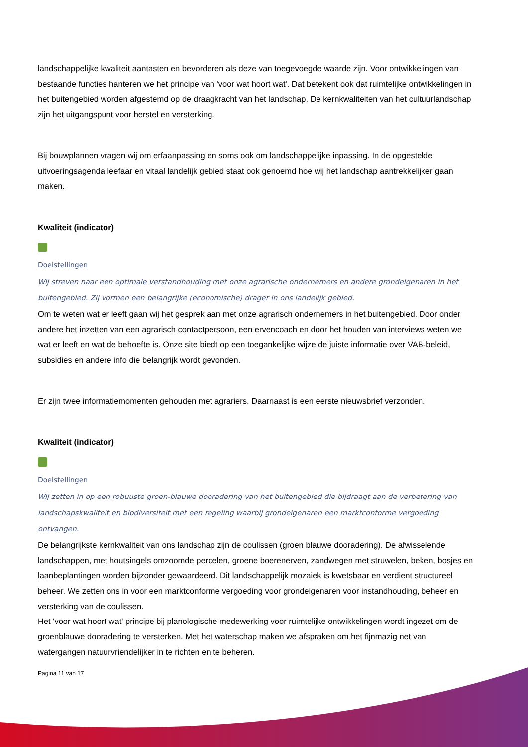landschappelijke kwaliteit aantasten en bevorderen als deze van toegevoegde waarde zijn. Voor ontwikkelingen van bestaande functies hanteren we het principe van 'voor wat hoort wat'. Dat betekent ook dat ruimtelijke ontwikkelingen in het buitengebied worden afgestemd op de draagkracht van het landschap. De kernkwaliteiten van het cultuurlandschap zijn het uitgangspunt voor herstel en versterking.
Bij bouwplannen vragen wij om erfaanpassing en soms ook om landschappelijke inpassing. In de opgestelde uitvoeringsagenda leefaar en vitaal landelijk gebied staat ook genoemd hoe wij het landschap aantrekkelijker gaan maken.
Kwaliteit (indicator)
Doelstellingen
Wij streven naar een optimale verstandhouding met onze agrarische ondernemers en andere grondeigenaren in het buitengebied. Zij vormen een belangrijke (economische) drager in ons landelijk gebied.
Om te weten wat er leeft gaan wij het gesprek aan met onze agrarisch ondernemers in het buitengebied. Door onder andere het inzetten van een agrarisch contactpersoon, een ervencoach en door het houden van interviews weten we wat er leeft en wat de behoefte is. Onze site biedt op een toegankelijke wijze de juiste informatie over VAB-beleid, subsidies en andere info die belangrijk wordt gevonden.
Er zijn twee informatiemomenten gehouden met agrariers. Daarnaast is een eerste nieuwsbrief verzonden.
Kwaliteit (indicator)
Doelstellingen
Wij zetten in op een robuuste groen-blauwe dooradering van het buitengebied die bijdraagt aan de verbetering van landschapskwaliteit en biodiversiteit met een regeling waarbij grondeigenaren een marktconforme vergoeding ontvangen.
De belangrijkste kernkwaliteit van ons landschap zijn de coulissen (groen blauwe dooradering). De afwisselende landschappen, met houtsingels omzoomde percelen, groene boerenerven, zandwegen met struwelen, beken, bosjes en laanbeplantingen worden bijzonder gewaardeerd. Dit landschappelijk mozaiek is kwetsbaar en verdient structureel beheer. We zetten ons in voor een marktconforme vergoeding voor grondeigenaren voor instandhouding, beheer en versterking van de coulissen.
Het 'voor wat hoort wat' principe bij planologische medewerking voor ruimtelijke ontwikkelingen wordt ingezet om de groenblauwe dooradering te versterken. Met het waterschap maken we afspraken om het fijnmazig net van watergangen natuurvriendelijker in te richten en te beheren.
Pagina 11 van 17